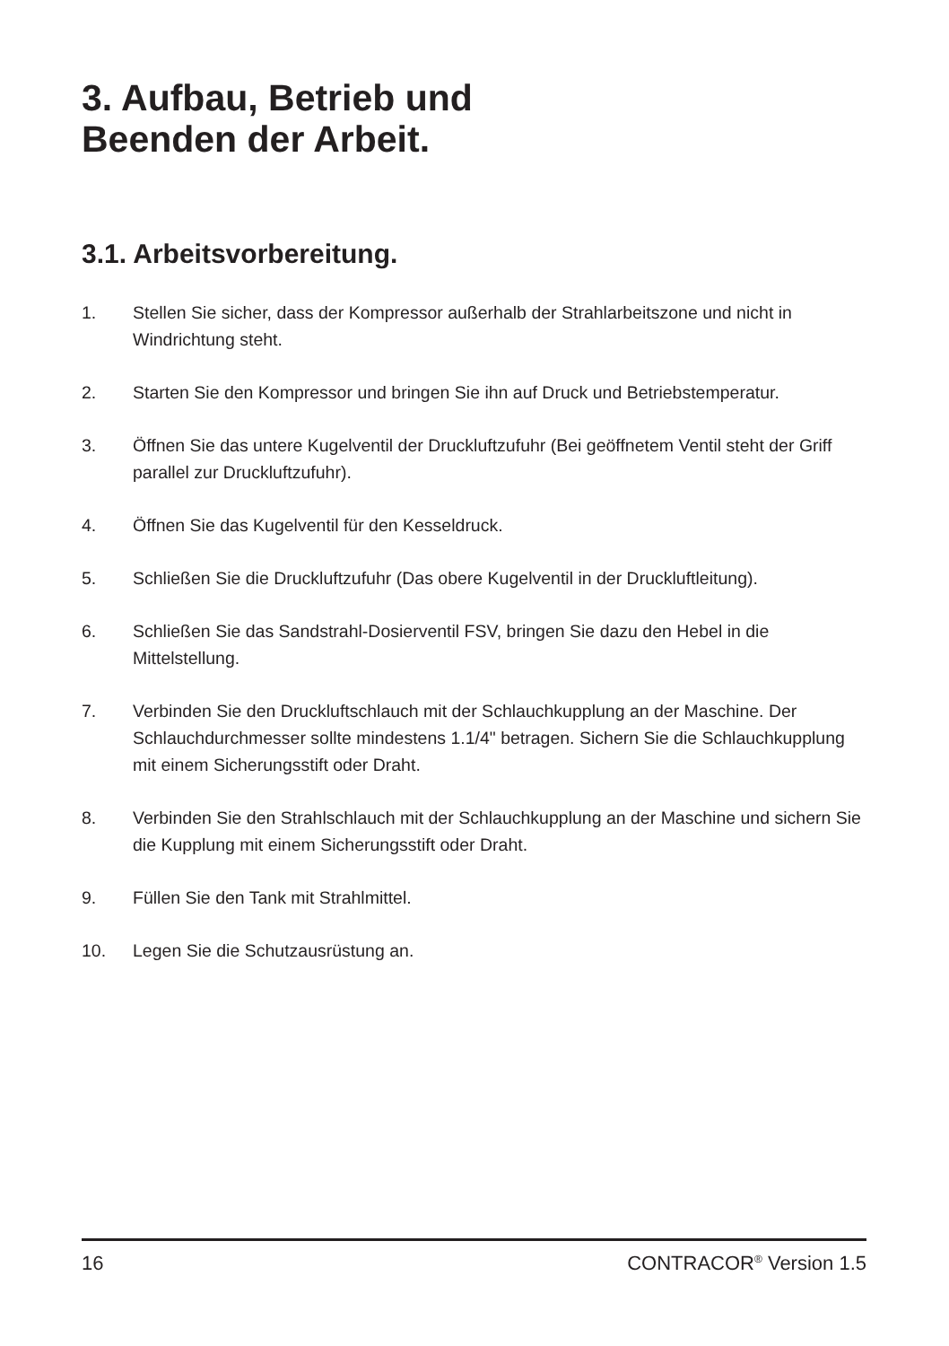3. Aufbau, Betrieb und
Beenden der Arbeit.
3.1. Arbeitsvorbereitung.
1. Stellen Sie sicher, dass der Kompressor außerhalb der Strahlarbeitszone und nicht in Windrichtung steht.
2. Starten Sie den Kompressor und bringen Sie ihn auf Druck und Betriebstemperatur.
3. Öffnen Sie das untere Kugelventil der Druckluftzufuhr (Bei geöffnetem Ventil steht der Griff parallel zur Druckluftzufuhr).
4. Öffnen Sie das Kugelventil für den Kesseldruck.
5. Schließen Sie die Druckluftzufuhr (Das obere Kugelventil in der Druckluftleitung).
6. Schließen Sie das Sandstrahl-Dosierventil FSV, bringen Sie dazu den Hebel in die Mittelstellung.
7. Verbinden Sie den Druckluftschlauch mit der Schlauchkupplung an der Maschine. Der Schlauchdurchmesser sollte mindestens 1.1/4" betragen. Sichern Sie die Schlauchkupplung mit einem Sicherungsstift oder Draht.
8. Verbinden Sie den Strahlschlauch mit der Schlauchkupplung an der Maschine und sichern Sie die Kupplung mit einem Sicherungsstift oder Draht.
9. Füllen Sie den Tank mit Strahlmittel.
10. Legen Sie die Schutzausrüstung an.
16 CONTRACOR<sup>®</sup> Version 1.5